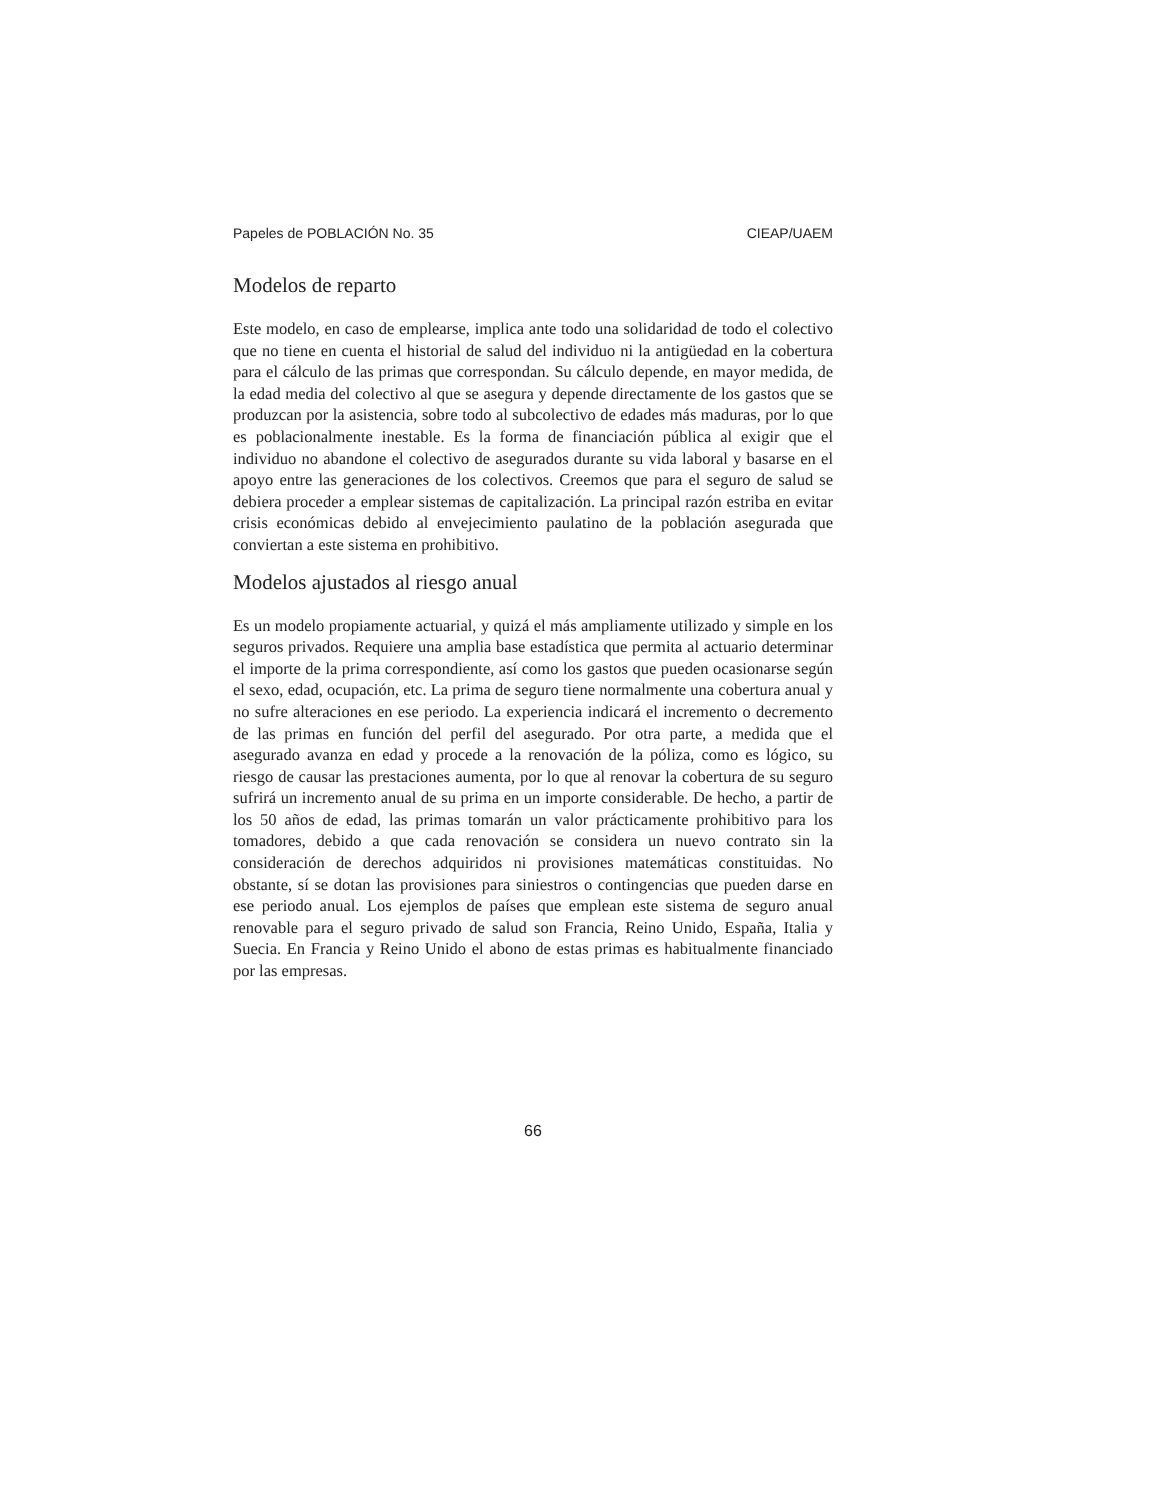Papeles de POBLACIÓN No. 35 CIEAP/UAEM
Modelos de reparto
Este modelo, en caso de emplearse, implica ante todo una solidaridad de todo el colectivo que no tiene en cuenta el historial de salud del individuo ni la antigüedad en la cobertura para el cálculo de las primas que correspondan. Su cálculo depende, en mayor medida, de la edad media del colectivo al que se asegura y depende directamente de los gastos que se produzcan por la asistencia, sobre todo al subcolectivo de edades más maduras, por lo que es poblacionalmente inestable. Es la forma de financiación pública al exigir que el individuo no abandone el colectivo de asegurados durante su vida laboral y basarse en el apoyo entre las generaciones de los colectivos. Creemos que para el seguro de salud se debiera proceder a emplear sistemas de capitalización. La principal razón estriba en evitar crisis económicas debido al envejecimiento paulatino de la población asegurada que conviertan a este sistema en prohibitivo.
Modelos ajustados al riesgo anual
Es un modelo propiamente actuarial, y quizá el más ampliamente utilizado y simple en los seguros privados. Requiere una amplia base estadística que permita al actuario determinar el importe de la prima correspondiente, así como los gastos que pueden ocasionarse según el sexo, edad, ocupación, etc. La prima de seguro tiene normalmente una cobertura anual y no sufre alteraciones en ese periodo. La experiencia indicará el incremento o decremento de las primas en función del perfil del asegurado. Por otra parte, a medida que el asegurado avanza en edad y procede a la renovación de la póliza, como es lógico, su riesgo de causar las prestaciones aumenta, por lo que al renovar la cobertura de su seguro sufrirá un incremento anual de su prima en un importe considerable. De hecho, a partir de los 50 años de edad, las primas tomarán un valor prácticamente prohibitivo para los tomadores, debido a que cada renovación se considera un nuevo contrato sin la consideración de derechos adquiridos ni provisiones matemáticas constituidas. No obstante, sí se dotan las provisiones para siniestros o contingencias que pueden darse en ese periodo anual. Los ejemplos de países que emplean este sistema de seguro anual renovable para el seguro privado de salud son Francia, Reino Unido, España, Italia y Suecia. En Francia y Reino Unido el abono de estas primas es habitualmente financiado por las empresas.
66